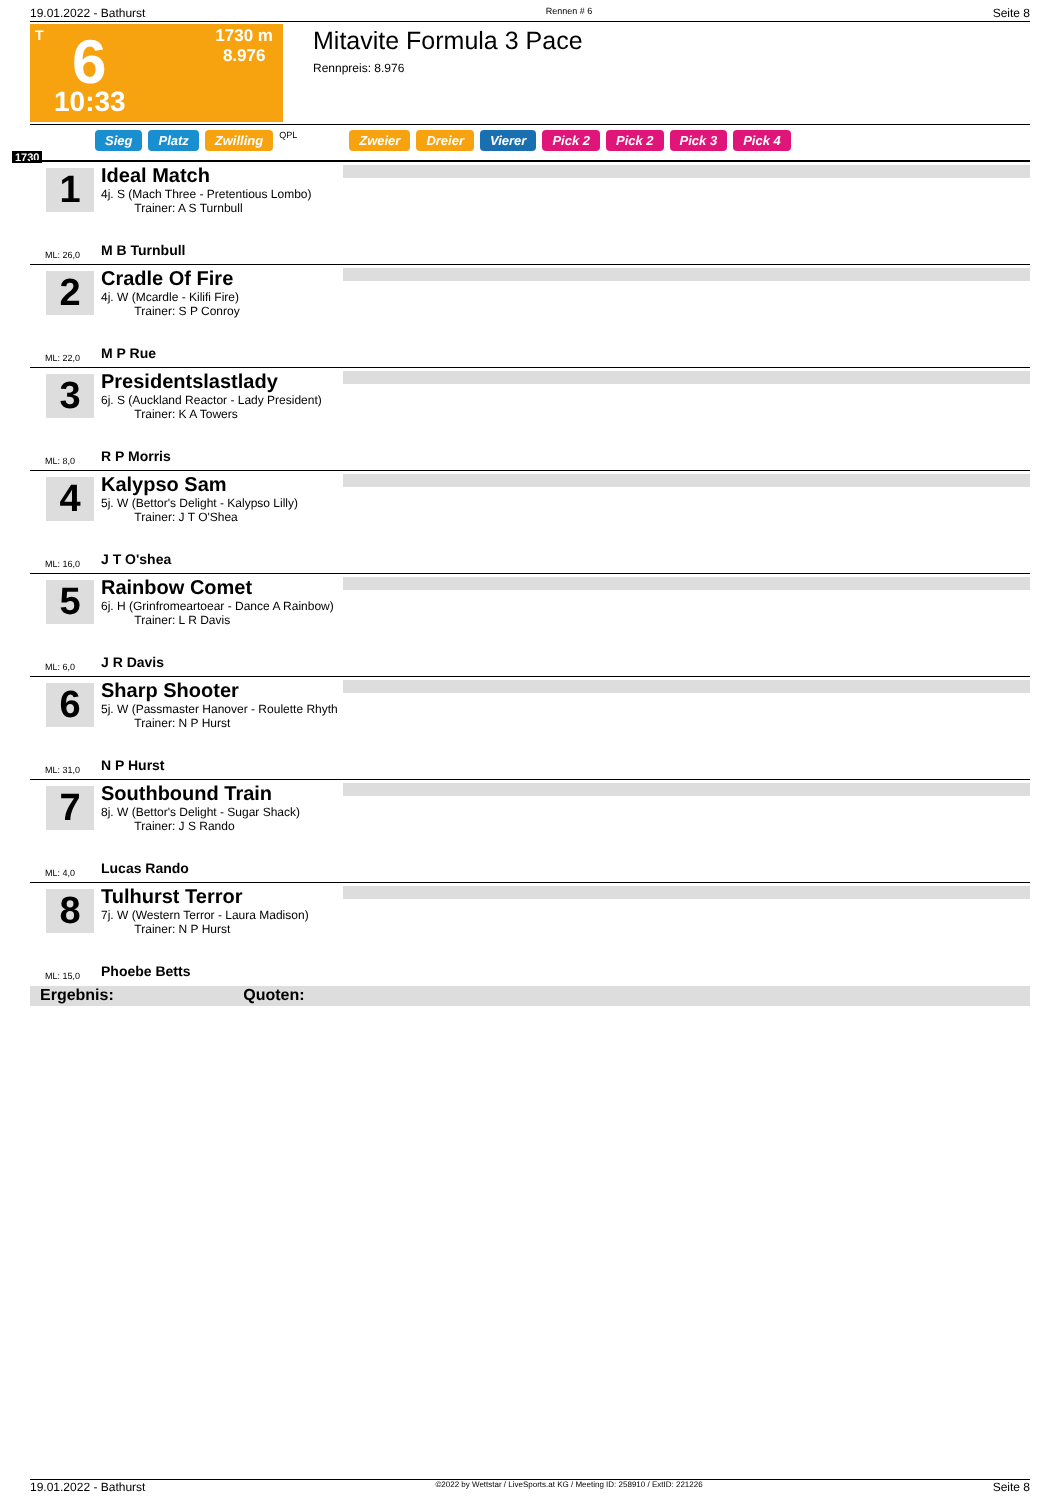19.01.2022 - Bathurst Rennen # 6 Seite 8
T 6
10:33
1730 m
8.976
Mitavite Formula 3 Pace
Rennpreis: 8.976
Sieg Platz Zwilling QPL Zweier Dreier Vierer Pick 2 Pick 2 Pick 3 Pick 4
1730
1
Ideal Match
4j. S (Mach Three - Pretentious Lombo)
Trainer: A S Turnbull
ML: 26,0 M B Turnbull
2
Cradle Of Fire
4j. W (Mcardle - Kilifi Fire)
Trainer: S P Conroy
ML: 22,0 M P Rue
3
Presidentslastlady
6j. S (Auckland Reactor - Lady President)
Trainer: K A Towers
ML: 8,0 R P Morris
4
Kalypso Sam
5j. W (Bettor's Delight - Kalypso Lilly)
Trainer: J T O'Shea
ML: 16,0 J T O'shea
5
Rainbow Comet
6j. H (Grinfromeartoear - Dance A Rainbow)
Trainer: L R Davis
ML: 6,0 J R Davis
6
Sharp Shooter
5j. W (Passmaster Hanover - Roulette Rhyth
Trainer: N P Hurst
ML: 31,0 N P Hurst
7
Southbound Train
8j. W (Bettor's Delight - Sugar Shack)
Trainer: J S Rando
ML: 4,0 Lucas Rando
8
Tulhurst Terror
7j. W (Western Terror - Laura Madison)
Trainer: N P Hurst
ML: 15,0 Phoebe Betts
Ergebnis: Quoten:
19.01.2022 - Bathurst ©2022 by Wettstar / LiveSports.at KG / Meeting ID: 258910 / ExtID: 221226 Seite 8